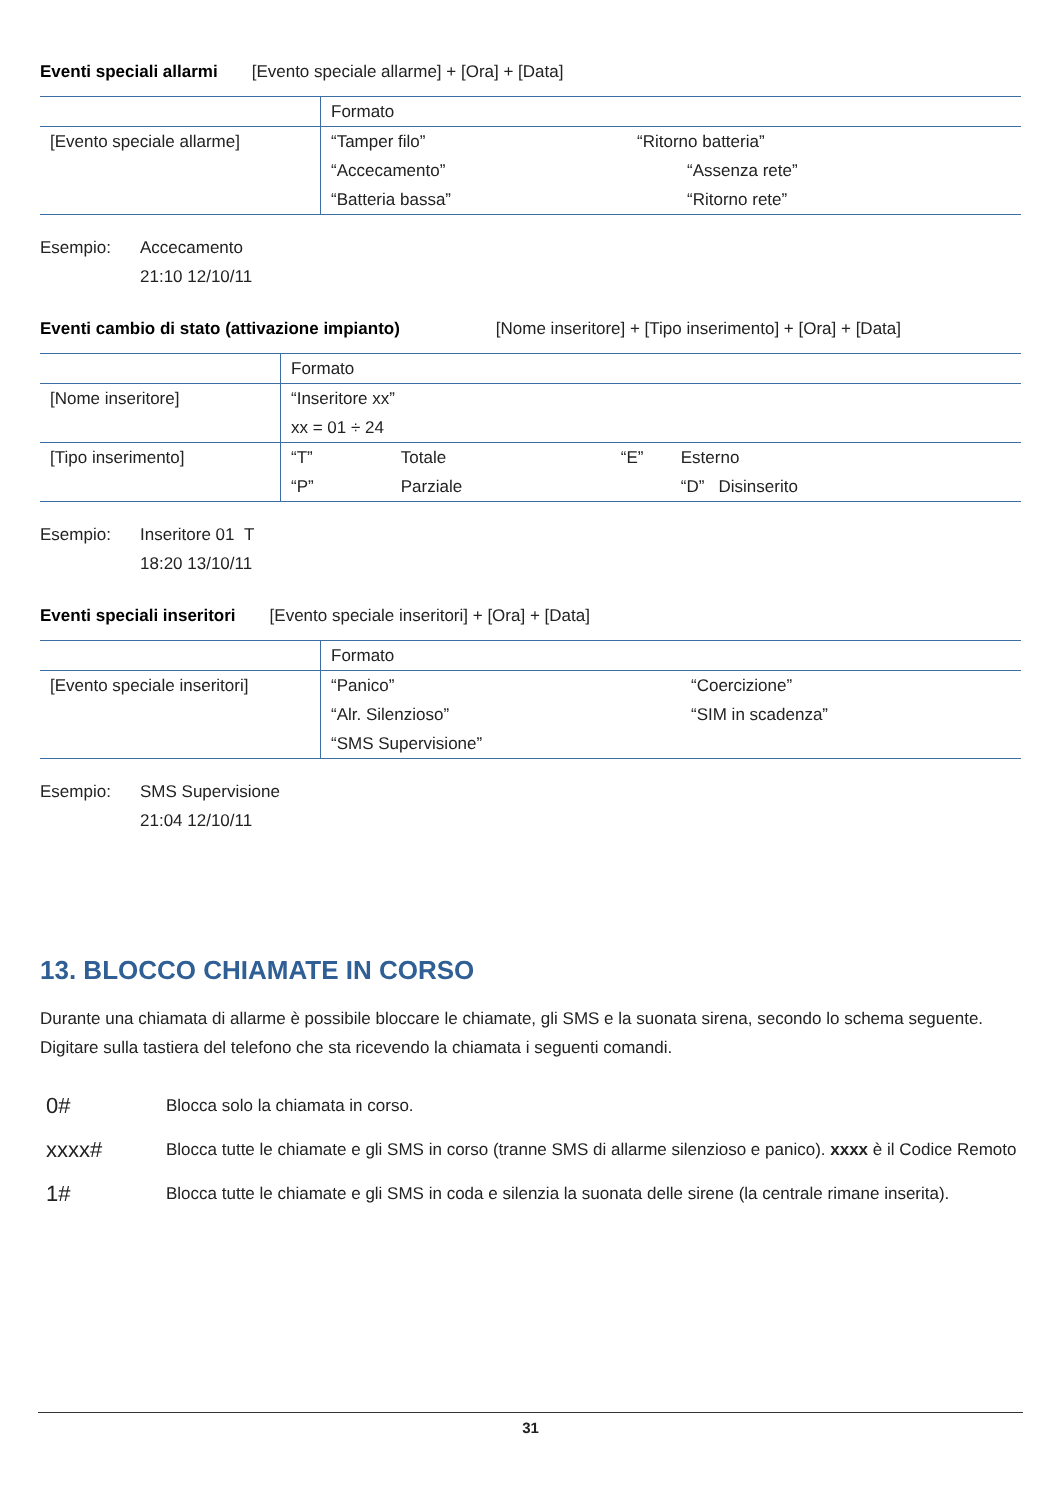Eventi speciali allarmi [Evento speciale allarme] + [Ora] + [Data]
| | Formato | |
| [Evento speciale allarme] | “Tamper filo” | “Ritorno batteria” |
| | “Accecamento” | “Assenza rete” |
| | “Batteria bassa” | “Ritorno rete” |
Esempio: Accecamento
21:10 12/10/11
Eventi cambio di stato (attivazione impianto) [Nome inseritore] + [Tipo inserimento] + [Ora] + [Data]
| | Formato | | | |
| [Nome inseritore] | “Inseritore xx” | | | |
| | xx = 01 ÷ 24 | | | |
| [Tipo inserimento] | “T” | Totale | “E” | Esterno |
| | “P” | Parziale | | “D” Disinserito |
Esempio: Inseritore 01 T
18:20 13/10/11
Eventi speciali inseritori [Evento speciale inseritori] + [Ora] + [Data]
| | Formato | |
| [Evento speciale inseritori] | “Panico” | “Coercizione” |
| | “Alr. Silenzioso” | “SIM in scadenza” |
| | “SMS Supervisione” | |
Esempio: SMS Supervisione
21:04 12/10/11
13. BLOCCO CHIAMATE IN CORSO
Durante una chiamata di allarme è possibile bloccare le chiamate, gli SMS e la suonata sirena, secondo lo schema seguente. Digitare sulla tastiera del telefono che sta ricevendo la chiamata i seguenti comandi.
0# Blocca solo la chiamata in corso.
xxxx# Blocca tutte le chiamate e gli SMS in corso (tranne SMS di allarme silenzioso e panico). xxxx è il Codice Remoto
1# Blocca tutte le chiamate e gli SMS in coda e silenzia la suonata delle sirene (la centrale rimane inserita).
31